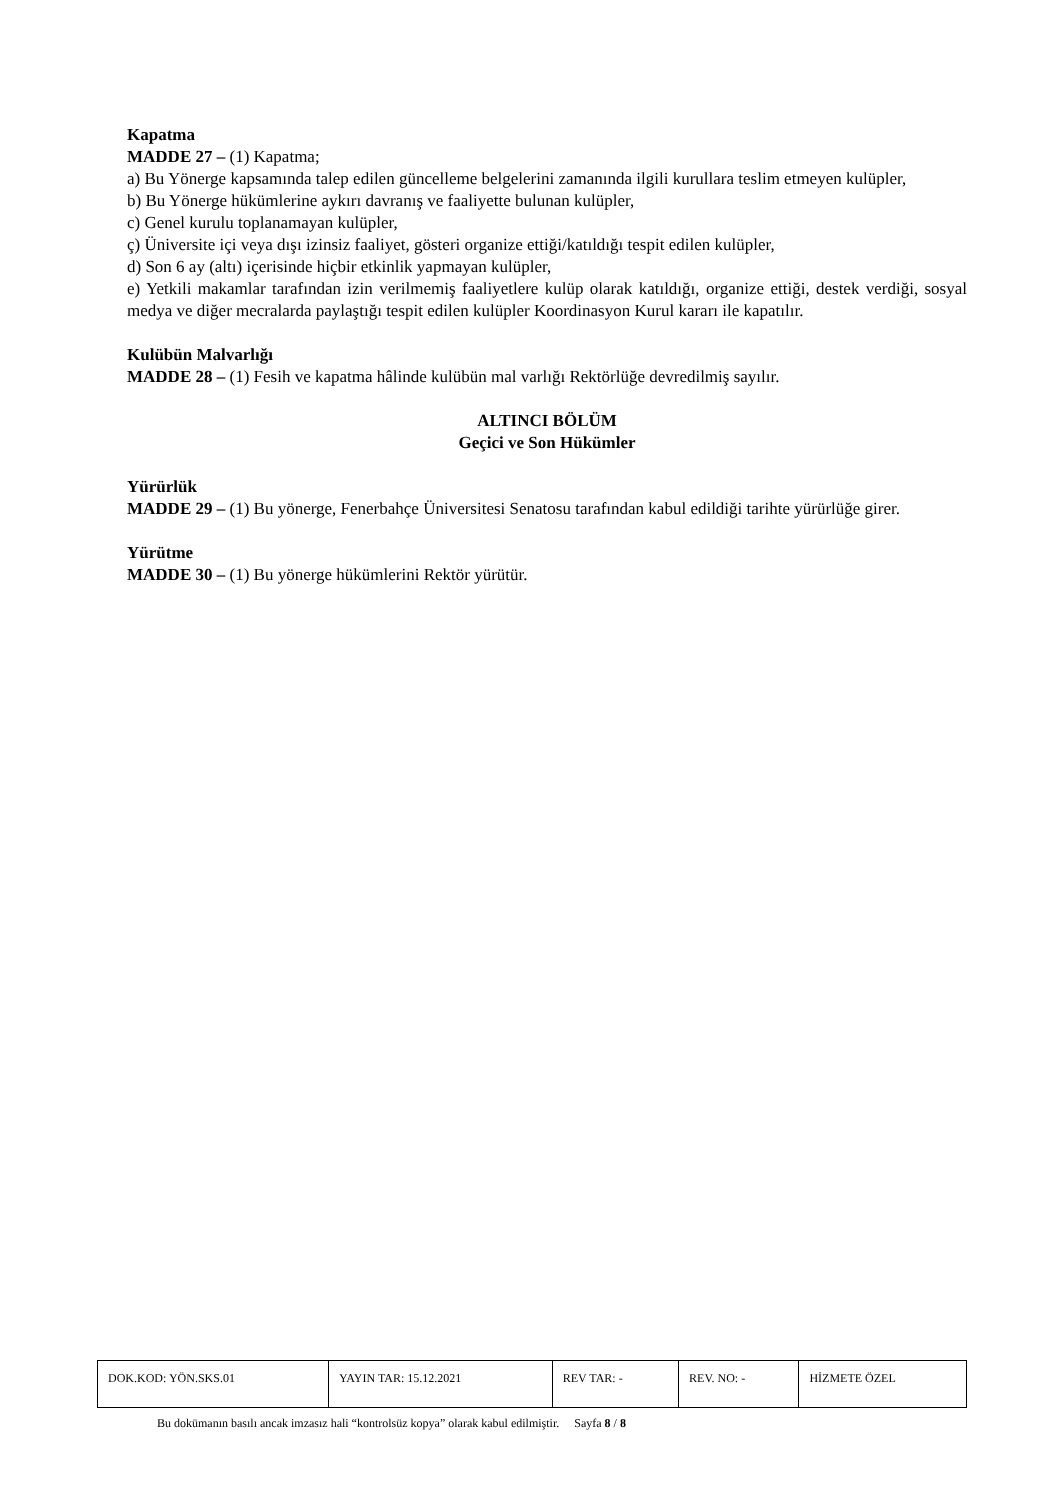Kapatma
MADDE 27 – (1) Kapatma;
a) Bu Yönerge kapsamında talep edilen güncelleme belgelerini zamanında ilgili kurullara teslim etmeyen kulüpler,
b) Bu Yönerge hükümlerine aykırı davranış ve faaliyette bulunan kulüpler,
c) Genel kurulu toplanamayan kulüpler,
ç) Üniversite içi veya dışı izinsiz faaliyet, gösteri organize ettiği/katıldığı tespit edilen kulüpler,
d) Son 6 ay (altı) içerisinde hiçbir etkinlik yapmayan kulüpler,
e) Yetkili makamlar tarafından izin verilmemiş faaliyetlere kulüp olarak katıldığı, organize ettiği, destek verdiği, sosyal medya ve diğer mecralarda paylaştığı tespit edilen kulüpler Koordinasyon Kurul kararı ile kapatılır.
Kulübün Malvarlığı
MADDE 28 – (1) Fesih ve kapatma hâlinde kulübün mal varlığı Rektörlüğe devredilmiş sayılır.
ALTINCI BÖLÜM
Geçici ve Son Hükümler
Yürürlük
MADDE 29 – (1) Bu yönerge, Fenerbahçe Üniversitesi Senatosu tarafından kabul edildiği tarihte yürürlüğe girer.
Yürütme
MADDE 30 – (1) Bu yönerge hükümlerini Rektör yürütür.
| DOK.KOD: YÖN.SKS.01 | YAYIN TAR: 15.12.2021 | REV TAR: - | REV. NO: - | HİZMETE ÖZEL |
Bu dokümanın basılı ancak imzasız hali “kontrolsüz kopya” olarak kabul edilmiştir. Sayfa 8 / 8